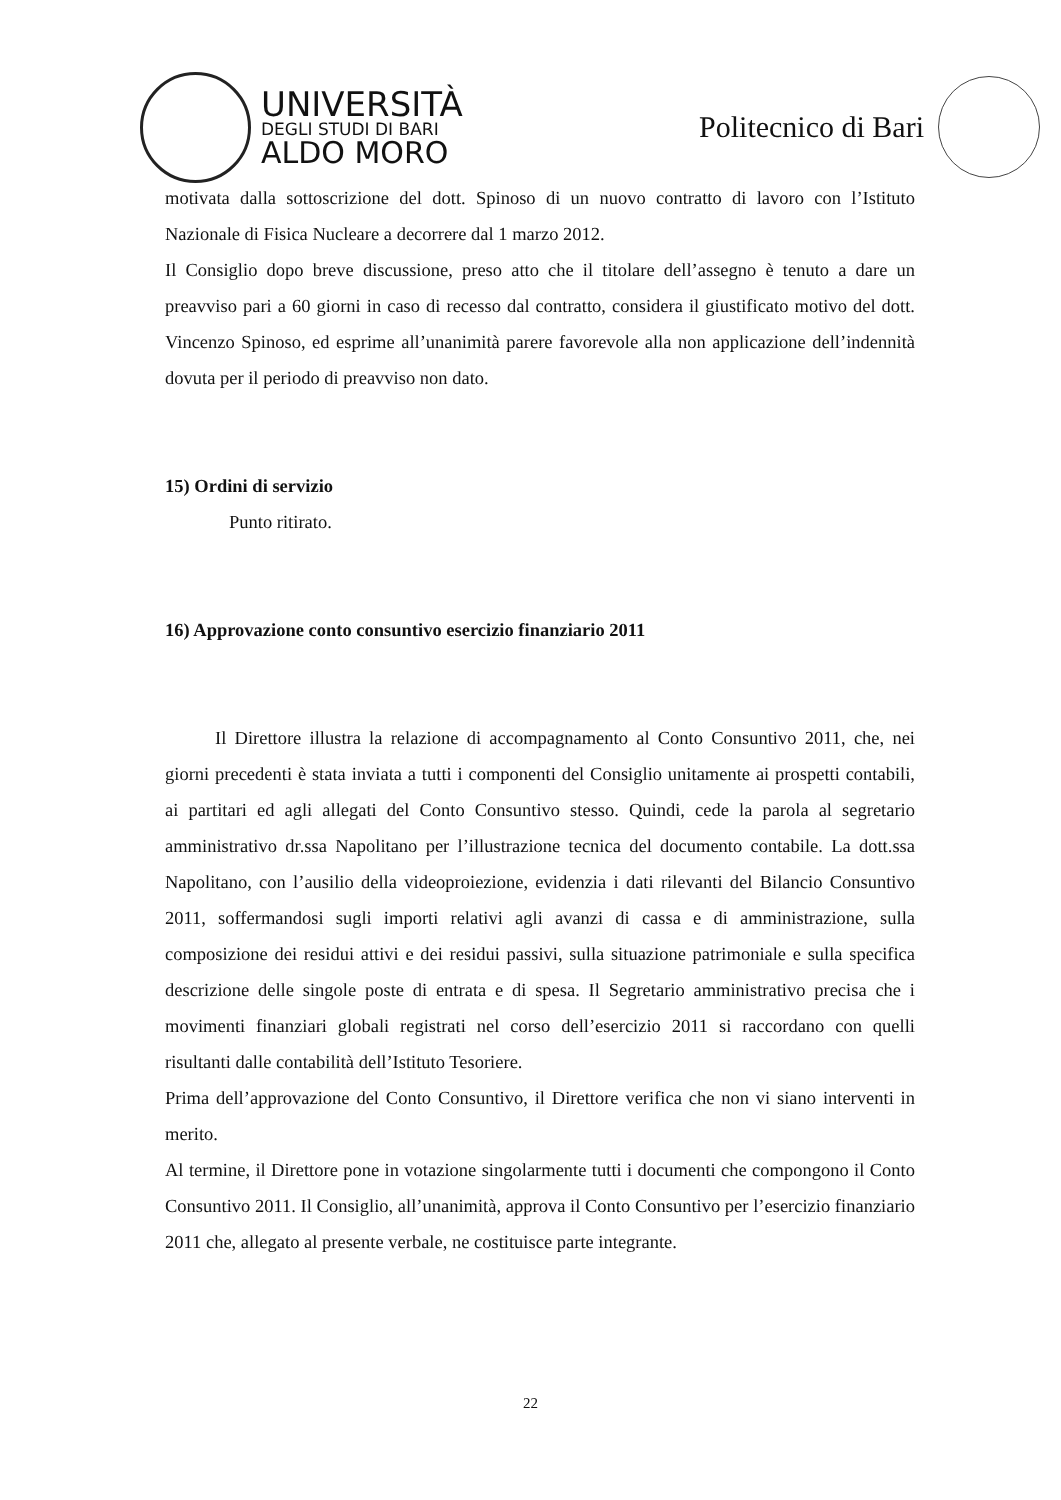UNIVERSITÀ
DEGLI STUDI DI BARI
ALDO MORO
Politecnico di Bari
motivata dalla sottoscrizione del dott. Spinoso di un nuovo contratto di lavoro con l’Istituto Nazionale di Fisica Nucleare a decorrere dal 1 marzo 2012.
Il Consiglio dopo breve discussione, preso atto che il titolare dell’assegno è tenuto a dare un preavviso pari a 60 giorni in caso di recesso dal contratto, considera il giustificato motivo del dott. Vincenzo Spinoso, ed esprime all’unanimità parere favorevole alla non applicazione dell’indennità dovuta per il periodo di preavviso non dato.
15) Ordini di servizio
Punto ritirato.
16) Approvazione conto consuntivo esercizio finanziario 2011
Il Direttore illustra la relazione di accompagnamento al Conto Consuntivo 2011, che, nei giorni precedenti è stata inviata a tutti i componenti del Consiglio unitamente ai prospetti contabili, ai partitari ed agli allegati del Conto Consuntivo stesso. Quindi, cede la parola al segretario amministrativo dr.ssa Napolitano per l’illustrazione tecnica del documento contabile. La dott.ssa Napolitano, con l’ausilio della videoproiezione, evidenzia i dati rilevanti del Bilancio Consuntivo 2011, soffermandosi sugli importi relativi agli avanzi di cassa e di amministrazione, sulla composizione dei residui attivi e dei residui passivi, sulla situazione patrimoniale e sulla specifica descrizione delle singole poste di entrata e di spesa. Il Segretario amministrativo precisa che i movimenti finanziari globali registrati nel corso dell’esercizio 2011 si raccordano con quelli risultanti dalle contabilità dell’Istituto Tesoriere.
Prima dell’approvazione del Conto Consuntivo, il Direttore verifica che non vi siano interventi in merito.
Al termine, il Direttore pone in votazione singolarmente tutti i documenti che compongono il Conto Consuntivo 2011. Il Consiglio, all’unanimità, approva il Conto Consuntivo per l’esercizio finanziario 2011 che, allegato al presente verbale, ne costituisce parte integrante.
22